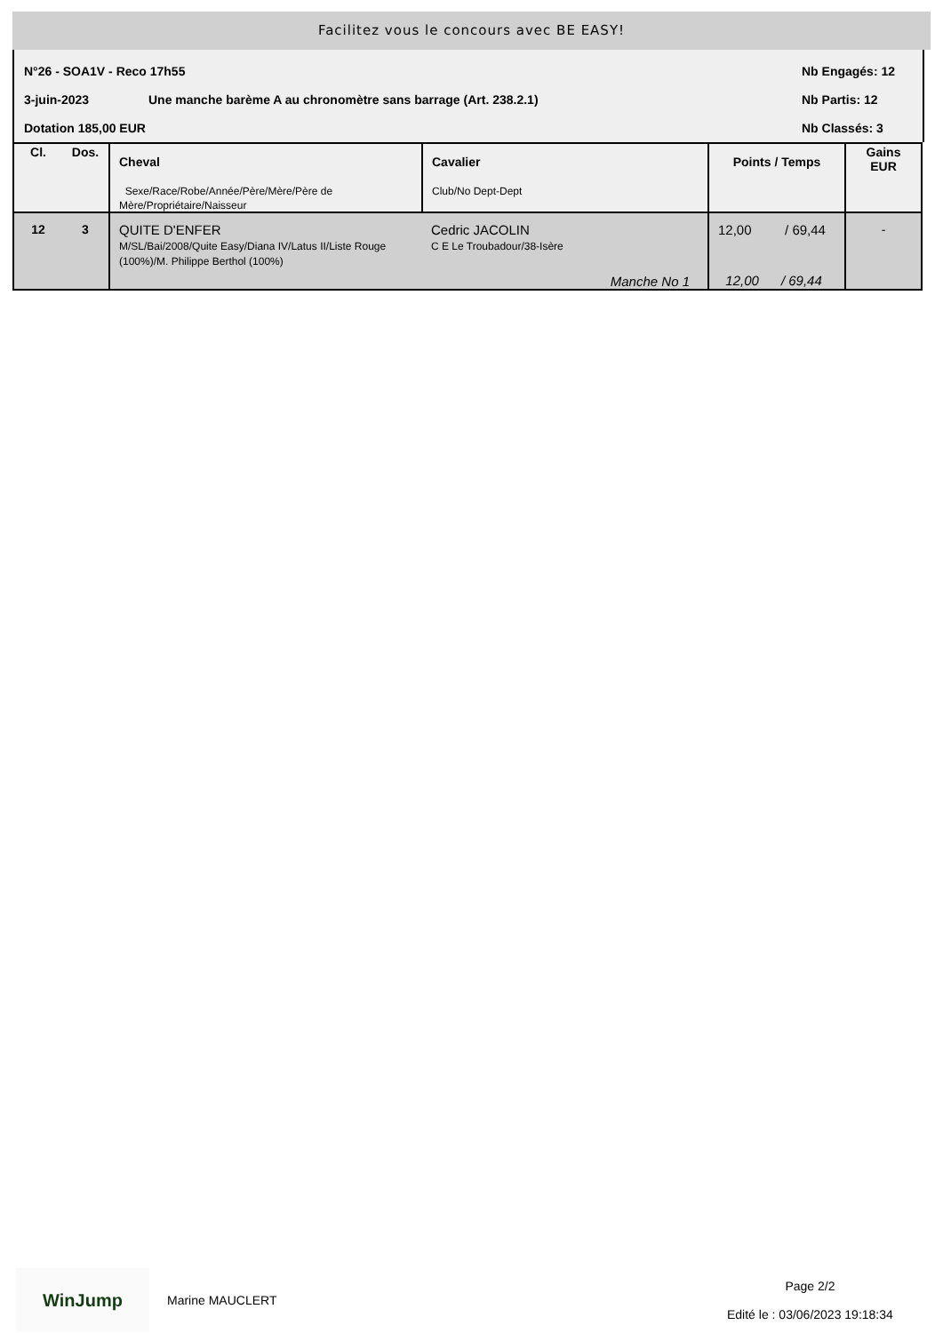Facilitez vous le concours avec BE EASY!
N°26 - SOA1V - Reco 17h55 Nb Engagés: 12
3-juin-2023 Une manche barème A au chronomètre sans barrage (Art. 238.2.1) Nb Partis: 12
Dotation 185,00 EUR Nb Classés: 3
| Cl. | Dos. | Cheval Sexe/Race/Robe/Année/Père/Mère/Père de Mère/Propriétaire/Naisseur | Cavalier Club/No Dept-Dept | Points / Temps | Gains EUR |
| --- | --- | --- | --- | --- | --- |
| 12 | 3 | QUITE D'ENFER M/SL/Bai/2008/Quite Easy/Diana IV/Latus II/Liste Rouge (100%)/M. Philippe Berthol (100%) | Cedric JACOLIN C E Le Troubadour/38-Isère Manche No 1 | 12,00 / 69,44 12,00 / 69,44 | - |
WinJump
Marine MAUCLERT
Page 2/2
Edité le : 03/06/2023 19:18:34